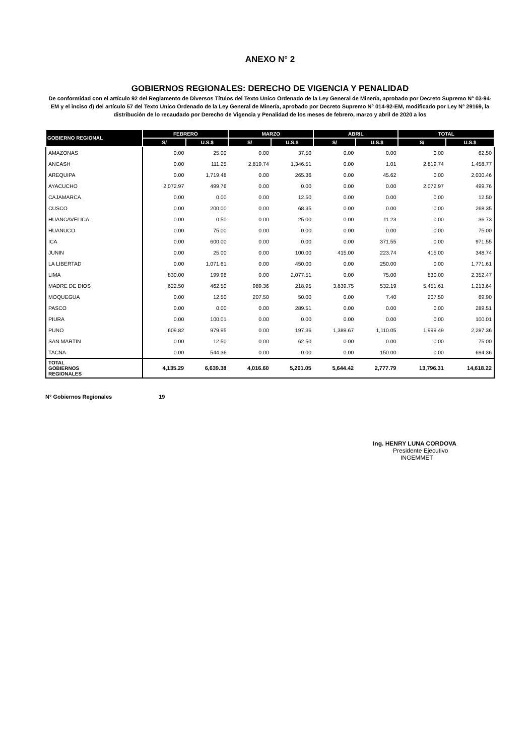ANEXO N° 2
GOBIERNOS REGIONALES: DERECHO DE VIGENCIA Y PENALIDAD
De conformidad con el artículo 92 del Reglamento de Diversos Títulos del Texto Unico Ordenado de la Ley General de Minería, aprobado por Decreto Supremo N° 03-94-EM y el inciso d) del artículo 57 del Texto Unico Ordenado de la Ley General de Minería, aprobado por Decreto Supremo N° 014-92-EM, modificado por Ley N° 29169, la distribución de lo recaudado por Derecho de Vigencia y Penalidad de los meses de febrero, marzo y abril de 2020 a los
| GOBIERNO REGIONAL | FEBRERO | | MARZO | | ABRIL | | TOTAL | |
| --- | --- | --- | --- | --- | --- | --- | --- | --- |
| | S/ | U.S.$ | S/ | U.S.$ | S/ | U.S.$ | S/ | U.S.$ |
| AMAZONAS | 0.00 | 25.00 | 0.00 | 37.50 | 0.00 | 0.00 | 0.00 | 62.50 |
| ANCASH | 0.00 | 111.25 | 2,819.74 | 1,346.51 | 0.00 | 1.01 | 2,819.74 | 1,458.77 |
| AREQUIPA | 0.00 | 1,719.48 | 0.00 | 265.36 | 0.00 | 45.62 | 0.00 | 2,030.46 |
| AYACUCHO | 2,072.97 | 499.76 | 0.00 | 0.00 | 0.00 | 0.00 | 2,072.97 | 499.76 |
| CAJAMARCA | 0.00 | 0.00 | 0.00 | 12.50 | 0.00 | 0.00 | 0.00 | 12.50 |
| CUSCO | 0.00 | 200.00 | 0.00 | 68.35 | 0.00 | 0.00 | 0.00 | 268.35 |
| HUANCAVELICA | 0.00 | 0.50 | 0.00 | 25.00 | 0.00 | 11.23 | 0.00 | 36.73 |
| HUANUCO | 0.00 | 75.00 | 0.00 | 0.00 | 0.00 | 0.00 | 0.00 | 75.00 |
| ICA | 0.00 | 600.00 | 0.00 | 0.00 | 0.00 | 371.55 | 0.00 | 971.55 |
| JUNIN | 0.00 | 25.00 | 0.00 | 100.00 | 415.00 | 223.74 | 415.00 | 348.74 |
| LA LIBERTAD | 0.00 | 1,071.61 | 0.00 | 450.00 | 0.00 | 250.00 | 0.00 | 1,771.61 |
| LIMA | 830.00 | 199.96 | 0.00 | 2,077.51 | 0.00 | 75.00 | 830.00 | 2,352.47 |
| MADRE DE DIOS | 622.50 | 462.50 | 989.36 | 218.95 | 3,839.75 | 532.19 | 5,451.61 | 1,213.64 |
| MOQUEGUA | 0.00 | 12.50 | 207.50 | 50.00 | 0.00 | 7.40 | 207.50 | 69.90 |
| PASCO | 0.00 | 0.00 | 0.00 | 289.51 | 0.00 | 0.00 | 0.00 | 289.51 |
| PIURA | 0.00 | 100.01 | 0.00 | 0.00 | 0.00 | 0.00 | 0.00 | 100.01 |
| PUNO | 609.82 | 979.95 | 0.00 | 197.36 | 1,389.67 | 1,110.05 | 1,999.49 | 2,287.36 |
| SAN MARTIN | 0.00 | 12.50 | 0.00 | 62.50 | 0.00 | 0.00 | 0.00 | 75.00 |
| TACNA | 0.00 | 544.36 | 0.00 | 0.00 | 0.00 | 150.00 | 0.00 | 694.36 |
| TOTAL GOBIERNOS REGIONALES | 4,135.29 | 6,639.38 | 4,016.60 | 5,201.05 | 5,644.42 | 2,777.79 | 13,796.31 | 14,618.22 |
N° Gobiernos Regionales 19
Ing. HENRY LUNA CORDOVA
Presidente Ejecutivo
INGEMMET